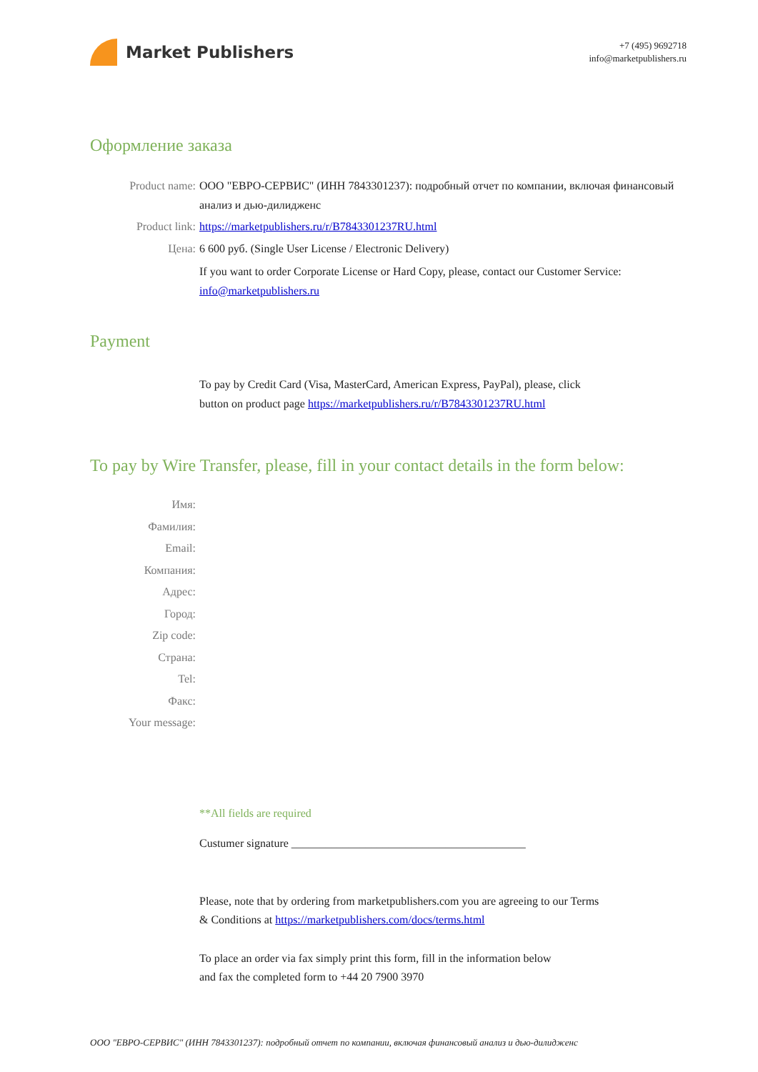Market Publishers
+7 (495) 9692718
info@marketpublishers.ru
Оформление заказа
Product name: ООО "ЕВРО-СЕРВИС" (ИНН 7843301237): подробный отчет по компании, включая финансовый анализ и дью-дилидженс
Product link: https://marketpublishers.ru/r/B7843301237RU.html
Цена: 6 600 руб. (Single User License / Electronic Delivery)
If you want to order Corporate License or Hard Copy, please, contact our Customer Service:
info@marketpublishers.ru
Payment
To pay by Credit Card (Visa, MasterCard, American Express, PayPal), please, click
button on product page https://marketpublishers.ru/r/B7843301237RU.html
To pay by Wire Transfer, please, fill in your contact details in the form below:
Имя:
Фамилия:
Email:
Компания:
Адрес:
Город:
Zip code:
Страна:
Tel:
Факс:
Your message:
**All fields are required
Custumer signature _________________________________________
Please, note that by ordering from marketpublishers.com you are agreeing to our Terms
& Conditions at https://marketpublishers.com/docs/terms.html
To place an order via fax simply print this form, fill in the information below
and fax the completed form to +44 20 7900 3970
ООО "ЕВРО-СЕРВИС" (ИНН 7843301237): подробный отчет по компании, включая финансовый анализ и дью-дилидженс